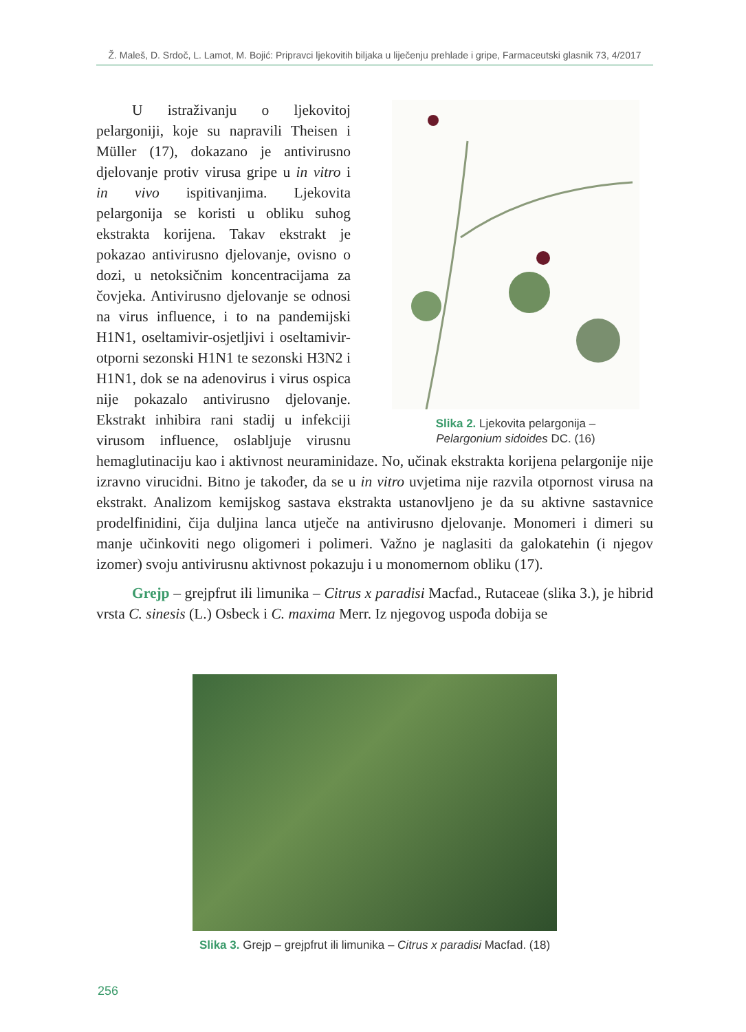Ž. Maleš, D. Srdoč, L. Lamot, M. Bojić: Pripravci ljekovitih biljaka u liječenju prehlade i gripe, Farmaceutski glasnik 73, 4/2017
Slika 2. Ljekovita pelargonija –
Pelargonium sidoides DC. (16)
U istraživanju o ljekovitoj pelargoniji, koje su napravili Theisen i Müller (17), dokazano je antivirusno djelovanje protiv virusa gripe u in vitro i in vivo ispitivanjima. Ljekovita pelargonija se koristi u obliku suhog ekstrakta korijena. Takav ekstrakt je pokazao antivirusno djelovanje, ovisno o dozi, u netoksičnim koncentracijama za čovjeka. Antivirusno djelovanje se odnosi na virus influence, i to na pandemijski H1N1, oseltamivir-osjetljivi i oseltamivir-otporni sezonski H1N1 te sezonski H3N2 i H1N1, dok se na adenovirus i virus ospica nije pokazalo antivirusno djelovanje. Ekstrakt inhibira rani stadij u infekciji virusom influence, oslabljuje virusnu hemaglutinaciju kao i aktivnost neuraminidaze. No, učinak ekstrakta korijena pelargonije nije izravno virucidni. Bitno je također, da se u in vitro uvjetima nije razvila otpornost virusa na ekstrakt. Analizom kemijskog sastava ekstrakta ustanovljeno je da su aktivne sastavnice prodelfinidini, čija duljina lanca utječe na antivirusno djelovanje. Monomeri i dimeri su manje učinkoviti nego oligomeri i polimeri. Važno je naglasiti da galokatehin (i njegov izomer) svoju antivirusnu aktivnost pokazuju i u monomernom obliku (17).
Grejp – grejpfrut ili limunika – Citrus x paradisi Macfad., Rutaceae (slika 3.), je hibrid vrsta C. sinesis (L.) Osbeck i C. maxima Merr. Iz njegovog uspođa dobija se
Slika 3. Grejp – grejpfrut ili limunika – Citrus x paradisi Macfad. (18)
256